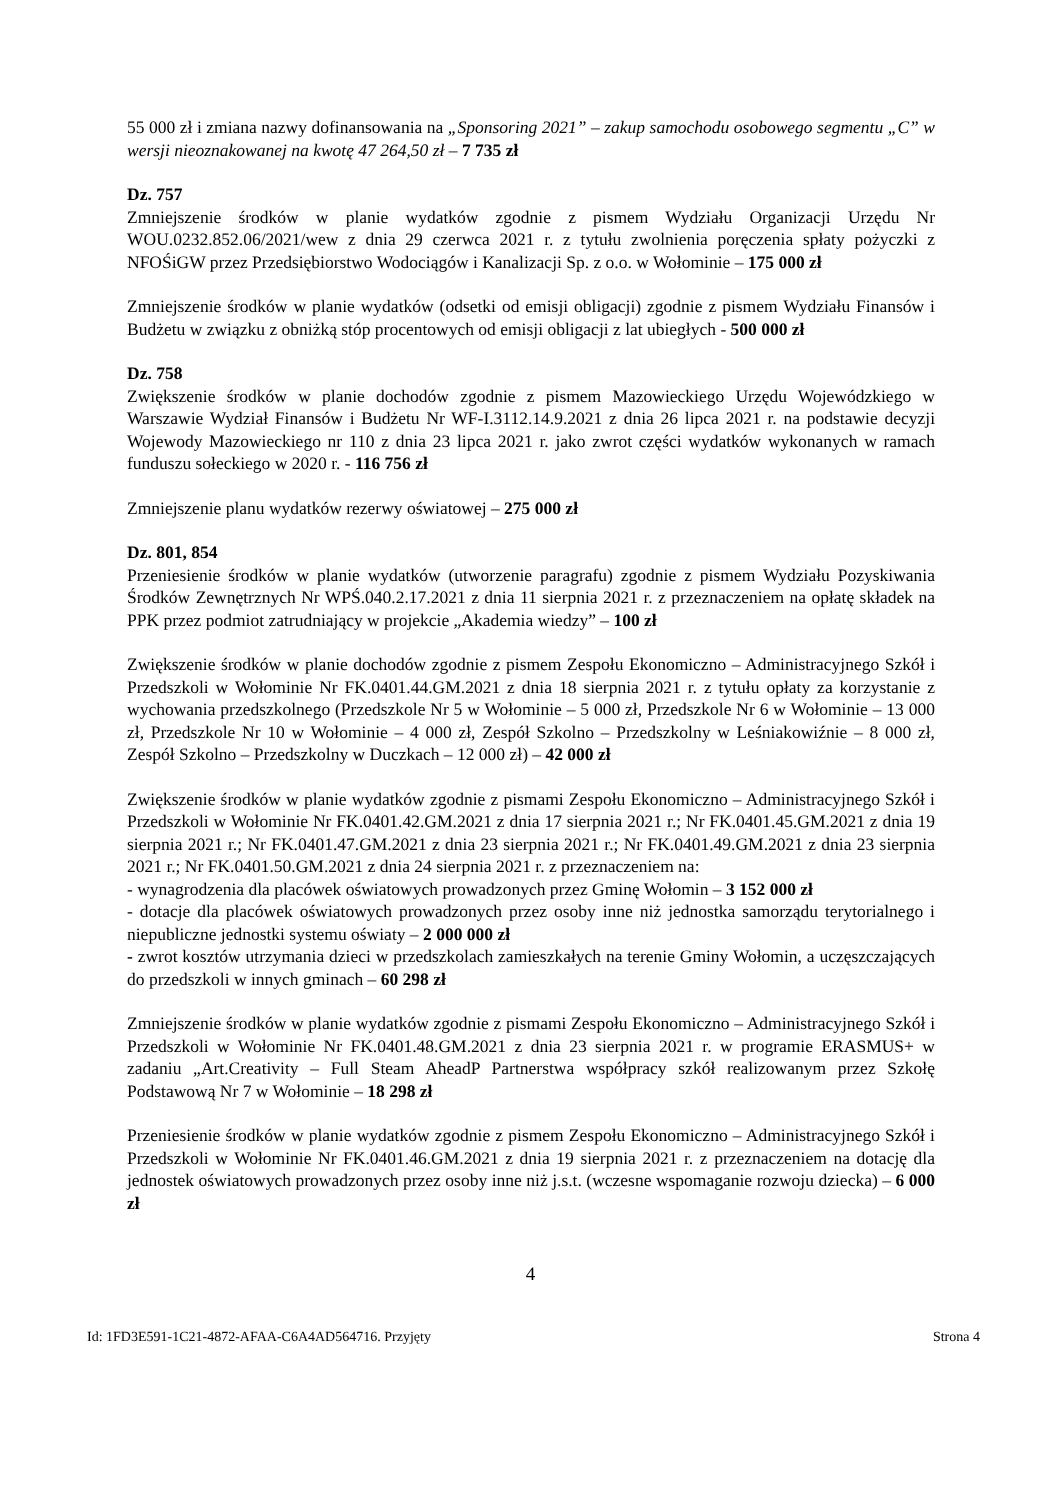55 000 zł i zmiana nazwy dofinansowania na „Sponsoring 2021” – zakup samochodu osobowego segmentu „C” w wersji nieoznakowanej na kwotę 47 264,50 zł – 7 735 zł
Dz. 757
Zmniejszenie środków w planie wydatków zgodnie z pismem Wydziału Organizacji Urzędu Nr WOU.0232.852.06/2021/wew z dnia 29 czerwca 2021 r. z tytułu zwolnienia poręczenia spłaty pożyczki z NFOŚiGW przez Przedsiębiorstwo Wodociągów i Kanalizacji Sp. z o.o. w Wołominie – 175 000 zł
Zmniejszenie środków w planie wydatków (odsetki od emisji obligacji) zgodnie z pismem Wydziału Finansów i Budżetu w związku z obniżką stóp procentowych od emisji obligacji z lat ubiegłych - 500 000 zł
Dz. 758
Zwiększenie środków w planie dochodów zgodnie z pismem Mazowieckiego Urzędu Wojewódzkiego w Warszawie Wydział Finansów i Budżetu Nr WF-I.3112.14.9.2021 z dnia 26 lipca 2021 r. na podstawie decyzji Wojewody Mazowieckiego nr 110 z dnia 23 lipca 2021 r. jako zwrot części wydatków wykonanych w ramach funduszu sołeckiego w 2020 r. - 116 756 zł
Zmniejszenie planu wydatków rezerwy oświatowej – 275 000 zł
Dz. 801, 854
Przeniesienie środków w planie wydatków (utworzenie paragrafu) zgodnie z pismem Wydziału Pozyskiwania Środków Zewnętrznych Nr WPŚ.040.2.17.2021 z dnia 11 sierpnia 2021 r. z przeznaczeniem na opłatę składek na PPK przez podmiot zatrudniający w projekcie „Akademia wiedzy” – 100 zł
Zwiększenie środków w planie dochodów zgodnie z pismem Zespołu Ekonomiczno – Administracyjnego Szkół i Przedszkoli w Wołominie Nr FK.0401.44.GM.2021 z dnia 18 sierpnia 2021 r. z tytułu opłaty za korzystanie z wychowania przedszkolnego (Przedszkole Nr 5 w Wołominie – 5 000 zł, Przedszkole Nr 6 w Wołominie – 13 000 zł, Przedszkole Nr 10 w Wołominie – 4 000 zł, Zespół Szkolno – Przedszkolny w Leśniakowiźnie – 8 000 zł, Zespół Szkolno – Przedszkolny w Duczkach – 12 000 zł) – 42 000 zł
Zwiększenie środków w planie wydatków zgodnie z pismami Zespołu Ekonomiczno – Administracyjnego Szkół i Przedszkoli w Wołominie Nr FK.0401.42.GM.2021 z dnia 17 sierpnia 2021 r.; Nr FK.0401.45.GM.2021 z dnia 19 sierpnia 2021 r.; Nr FK.0401.47.GM.2021 z dnia 23 sierpnia 2021 r.; Nr FK.0401.49.GM.2021 z dnia 23 sierpnia 2021 r.; Nr FK.0401.50.GM.2021 z dnia 24 sierpnia 2021 r. z przeznaczeniem na:
- wynagrodzenia dla placówek oświatowych prowadzonych przez Gminę Wołomin – 3 152 000 zł
- dotacje dla placówek oświatowych prowadzonych przez osoby inne niż jednostka samorządu terytorialnego i niepubliczne jednostki systemu oświaty – 2 000 000 zł
- zwrot kosztów utrzymania dzieci w przedszkolach zamieszkałych na terenie Gminy Wołomin, a uczęszczających do przedszkoli w innych gminach – 60 298 zł
Zmniejszenie środków w planie wydatków zgodnie z pismami Zespołu Ekonomiczno – Administracyjnego Szkół i Przedszkoli w Wołominie Nr FK.0401.48.GM.2021 z dnia 23 sierpnia 2021 r. w programie ERASMUS+ w zadaniu „Art.Creativity – Full Steam AheadP Partnerstwa współpracy szkół realizowanym przez Szkołę Podstawową Nr 7 w Wołominie – 18 298 zł
Przeniesienie środków w planie wydatków zgodnie z pismem Zespołu Ekonomiczno – Administracyjnego Szkół i Przedszkoli w Wołominie Nr FK.0401.46.GM.2021 z dnia 19 sierpnia 2021 r. z przeznaczeniem na dotację dla jednostek oświatowych prowadzonych przez osoby inne niż j.s.t. (wczesne wspomaganie rozwoju dziecka) – 6 000 zł
4
Id: 1FD3E591-1C21-4872-AFAA-C6A4AD564716. Przyjęty Strona 4